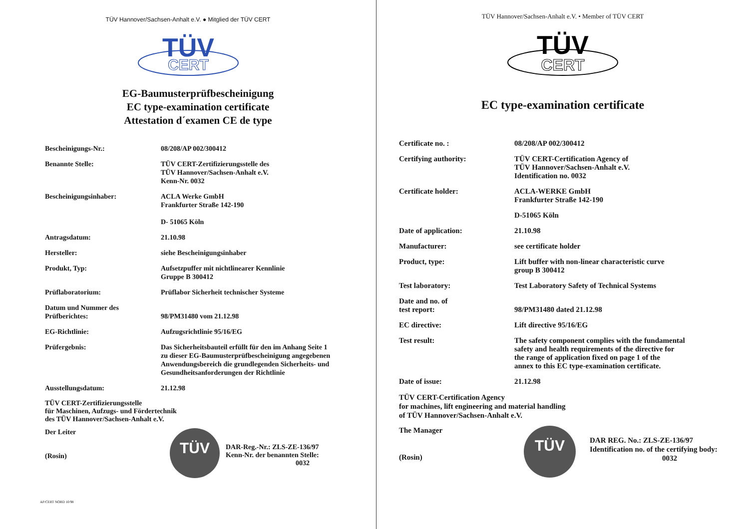TÜV Hannover/Sachsen-Anhalt e.V. ● Mitglied der TÜV CERT
TÜV
CERT
EG-Baumusterprüfbescheinigung
EC type-examination certificate
Attestation d´examen CE de type
| Bescheinigungs-Nr.: | 08/208/AP 002/300412 |
| Benannte Stelle: | TÜV CERT-Zertifizierungsstelle des TÜV Hannover/Sachsen-Anhalt e.V. Kenn-Nr. 0032 |
| Bescheinigungsinhaber: | ACLA Werke GmbH Frankfurter Straße 142-190 D- 51065 Köln |
| Antragsdatum: | 21.10.98 |
| Hersteller: | siehe Bescheinigungsinhaber |
| Produkt, Typ: | Aufsetzpuffer mit nichtlinearer Kennlinie Gruppe B 300412 |
| Prüflaboratorium: | Prüflabor Sicherheit technischer Systeme |
| Datum und Nummer des Prüfberichtes: | 98/PM31480 vom 21.12.98 |
| EG-Richtlinie: | Aufzugsrichtlinie 95/16/EG |
| Prüfergebnis: | Das Sicherheitsbauteil erfüllt für den im Anhang Seite 1 zu dieser EG-Baumusterprüfbescheinigung angegebenen Anwendungsbereich die grundlegenden Sicherheits- und Gesundheitsanforderungen der Richtlinie |
| Ausstellungsdatum: | 21.12.98 |
TÜV CERT-Zertifizierungsstelle
für Maschinen, Aufzugs- und Fördertechnik
des TÜV Hannover/Sachsen-Anhalt e.V.
Der Leiter
(Rosin)
TÜV
DAR-Reg.-Nr.: ZLS-ZE-136/97
Kenn-Nr. der benannten Stelle:
0032
AP/CERT NORD 10/98
TÜV Hannover/Sachsen-Anhalt e.V. • Member of TÜV CERT
TÜV
CERT
EC type-examination certificate
| Certificate no. : | 08/208/AP 002/300412 |
| Certifying authority: | TÜV CERT-Certification Agency of TÜV Hannover/Sachsen-Anhalt e.V. Identification no. 0032 |
| Certificate holder: | ACLA-WERKE GmbH Frankfurter Straße 142-190 |
| | D-51065 Köln |
| Date of application: | 21.10.98 |
| Manufacturer: | see certificate holder |
| Product, type: | Lift buffer with non-linear characteristic curve group B 300412 |
| Test laboratory: | Test Laboratory Safety of Technical Systems |
| Date and no. of test report: | 98/PM31480 dated 21.12.98 |
| EC directive: | Lift directive 95/16/EG |
| Test result: | The safety component complies with the fundamental safety and health requirements of the directive for the range of application fixed on page 1 of the annex to this EC type-examination certificate. |
| Date of issue: | 21.12.98 |
TÜV CERT-Certification Agency
for machines, lift engineering and material handling
of TÜV Hannover/Sachsen-Anhalt e.V.
The Manager
(Rosin)
TÜV
DAR REG. No.: ZLS-ZE-136/97
Identification no. of the certifying body:
0032